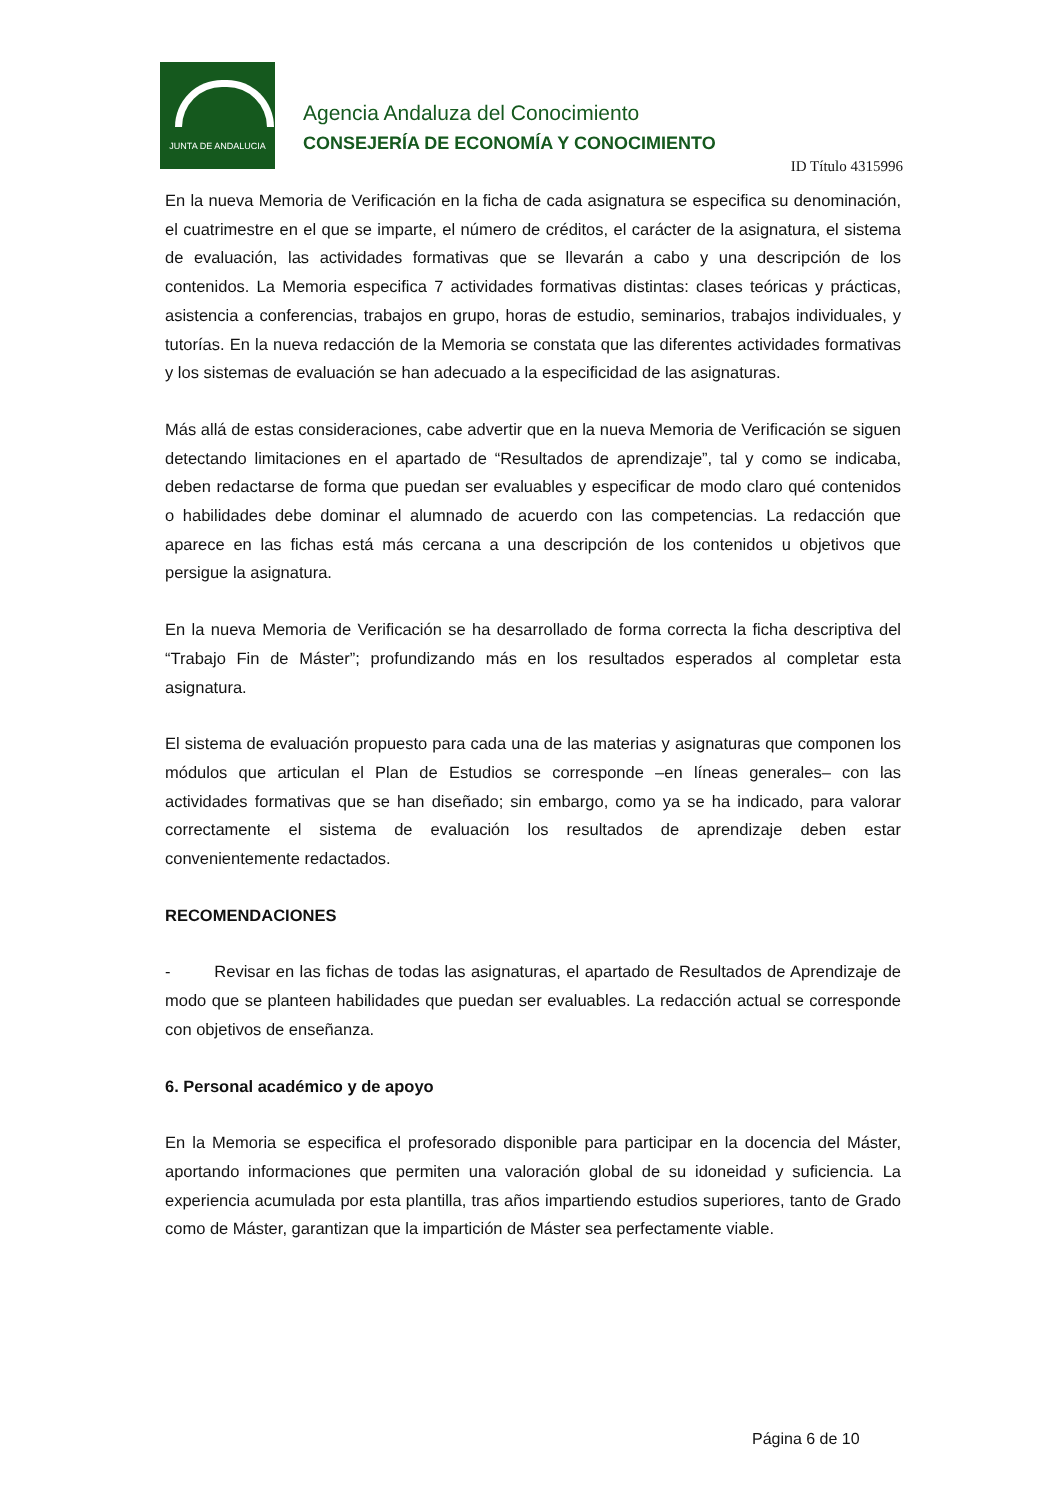JUNTA DE ANDALUCIA
Agencia Andaluza del Conocimiento
CONSEJERÍA DE ECONOMÍA Y CONOCIMIENTO
ID Título 4315996
En la nueva Memoria de Verificación en la ficha de cada asignatura se especifica su denominación, el cuatrimestre en el que se imparte, el número de créditos, el carácter de la asignatura, el sistema de evaluación, las actividades formativas que se llevarán a cabo y una descripción de los contenidos. La Memoria especifica 7 actividades formativas distintas: clases teóricas y prácticas, asistencia a conferencias, trabajos en grupo, horas de estudio, seminarios, trabajos individuales, y tutorías. En la nueva redacción de la Memoria se constata que las diferentes actividades formativas y los sistemas de evaluación se han adecuado a la especificidad de las asignaturas.
Más allá de estas consideraciones, cabe advertir que en la nueva Memoria de Verificación se siguen detectando limitaciones en el apartado de “Resultados de aprendizaje”, tal y como se indicaba, deben redactarse de forma que puedan ser evaluables y especificar de modo claro qué contenidos o habilidades debe dominar el alumnado de acuerdo con las competencias. La redacción que aparece en las fichas está más cercana a una descripción de los contenidos u objetivos que persigue la asignatura.
En la nueva Memoria de Verificación se ha desarrollado de forma correcta la ficha descriptiva del “Trabajo Fin de Máster”; profundizando más en los resultados esperados al completar esta asignatura.
El sistema de evaluación propuesto para cada una de las materias y asignaturas que componen los módulos que articulan el Plan de Estudios se corresponde –en líneas generales– con las actividades formativas que se han diseñado; sin embargo, como ya se ha indicado, para valorar correctamente el sistema de evaluación los resultados de aprendizaje deben estar convenientemente redactados.
RECOMENDACIONES
- Revisar en las fichas de todas las asignaturas, el apartado de Resultados de Aprendizaje de modo que se planteen habilidades que puedan ser evaluables. La redacción actual se corresponde con objetivos de enseñanza.
6. Personal académico y de apoyo
En la Memoria se especifica el profesorado disponible para participar en la docencia del Máster, aportando informaciones que permiten una valoración global de su idoneidad y suficiencia. La experiencia acumulada por esta plantilla, tras años impartiendo estudios superiores, tanto de Grado como de Máster, garantizan que la impartición de Máster sea perfectamente viable.
Página 6 de 10